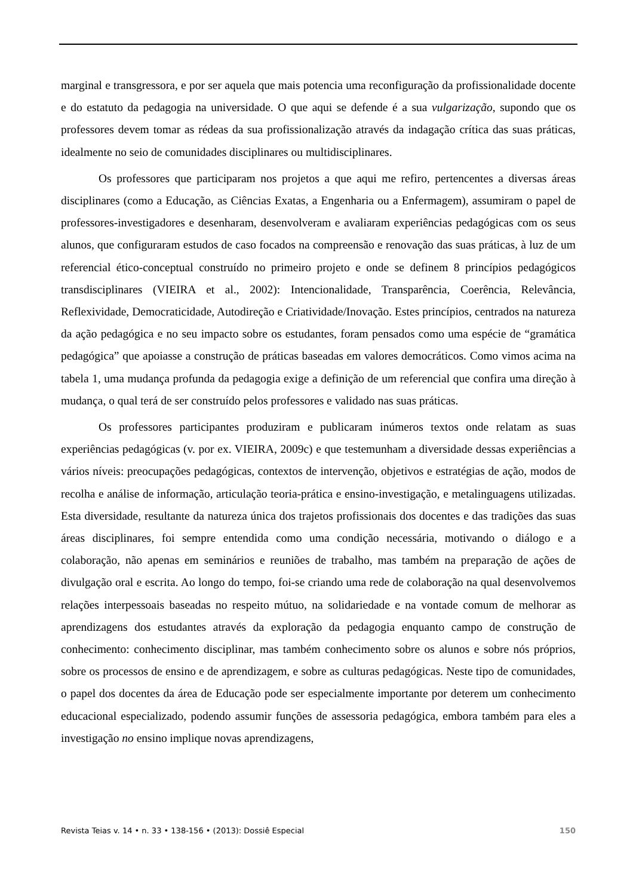marginal e transgressora, e por ser aquela que mais potencia uma reconfiguração da profissionalidade docente e do estatuto da pedagogia na universidade. O que aqui se defende é a sua vulgarização, supondo que os professores devem tomar as rédeas da sua profissionalização através da indagação crítica das suas práticas, idealmente no seio de comunidades disciplinares ou multidisciplinares.
Os professores que participaram nos projetos a que aqui me refiro, pertencentes a diversas áreas disciplinares (como a Educação, as Ciências Exatas, a Engenharia ou a Enfermagem), assumiram o papel de professores-investigadores e desenharam, desenvolveram e avaliaram experiências pedagógicas com os seus alunos, que configuraram estudos de caso focados na compreensão e renovação das suas práticas, à luz de um referencial ético-conceptual construído no primeiro projeto e onde se definem 8 princípios pedagógicos transdisciplinares (VIEIRA et al., 2002): Intencionalidade, Transparência, Coerência, Relevância, Reflexividade, Democraticidade, Autodireção e Criatividade/Inovação. Estes princípios, centrados na natureza da ação pedagógica e no seu impacto sobre os estudantes, foram pensados como uma espécie de “gramática pedagógica” que apoiasse a construção de práticas baseadas em valores democráticos. Como vimos acima na tabela 1, uma mudança profunda da pedagogia exige a definição de um referencial que confira uma direção à mudança, o qual terá de ser construído pelos professores e validado nas suas práticas.
Os professores participantes produziram e publicaram inúmeros textos onde relatam as suas experiências pedagógicas (v. por ex. VIEIRA, 2009c) e que testemunham a diversidade dessas experiências a vários níveis: preocupações pedagógicas, contextos de intervenção, objetivos e estratégias de ação, modos de recolha e análise de informação, articulação teoria-prática e ensino-investigação, e metalinguagens utilizadas. Esta diversidade, resultante da natureza única dos trajetos profissionais dos docentes e das tradições das suas áreas disciplinares, foi sempre entendida como uma condição necessária, motivando o diálogo e a colaboração, não apenas em seminários e reuniões de trabalho, mas também na preparação de ações de divulgação oral e escrita. Ao longo do tempo, foi-se criando uma rede de colaboração na qual desenvolvemos relações interpessoais baseadas no respeito mútuo, na solidariedade e na vontade comum de melhorar as aprendizagens dos estudantes através da exploração da pedagogia enquanto campo de construção de conhecimento: conhecimento disciplinar, mas também conhecimento sobre os alunos e sobre nós próprios, sobre os processos de ensino e de aprendizagem, e sobre as culturas pedagógicas. Neste tipo de comunidades, o papel dos docentes da área de Educação pode ser especialmente importante por deterem um conhecimento educacional especializado, podendo assumir funções de assessoria pedagógica, embora também para eles a investigação no ensino implique novas aprendizagens,
Revista Teias v. 14 • n. 33 • 138-156 • (2013): Dossiê Especial 150